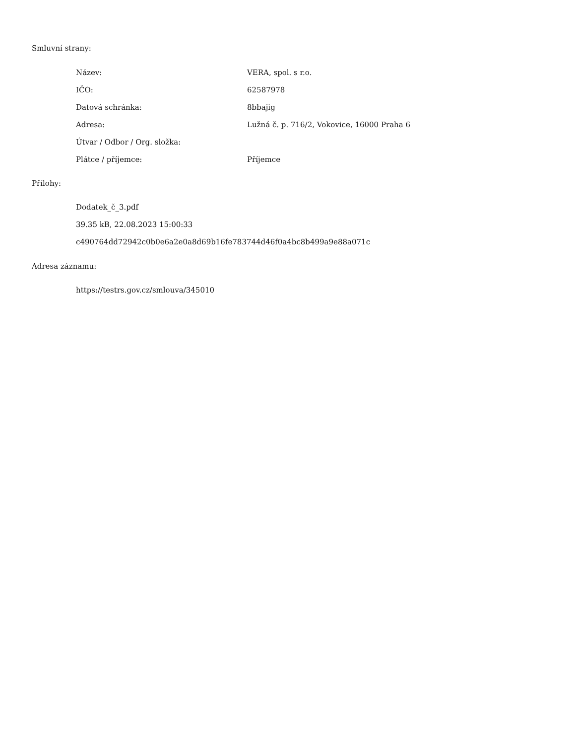Smluvní strany:
| Název: | VERA, spol. s r.o. |
| IČO: | 62587978 |
| Datová schránka: | 8bbajig |
| Adresa: | Lužná č. p. 716/2, Vokovice, 16000 Praha 6 |
| Útvar / Odbor / Org. složka: | |
| Plátce / příjemce: | Příjemce |
Přílohy:
Dodatek_č_3.pdf
39.35 kB, 22.08.2023 15:00:33
c490764dd72942c0b0e6a2e0a8d69b16fe783744d46f0a4bc8b499a9e88a071c
Adresa záznamu:
https://testrs.gov.cz/smlouva/345010